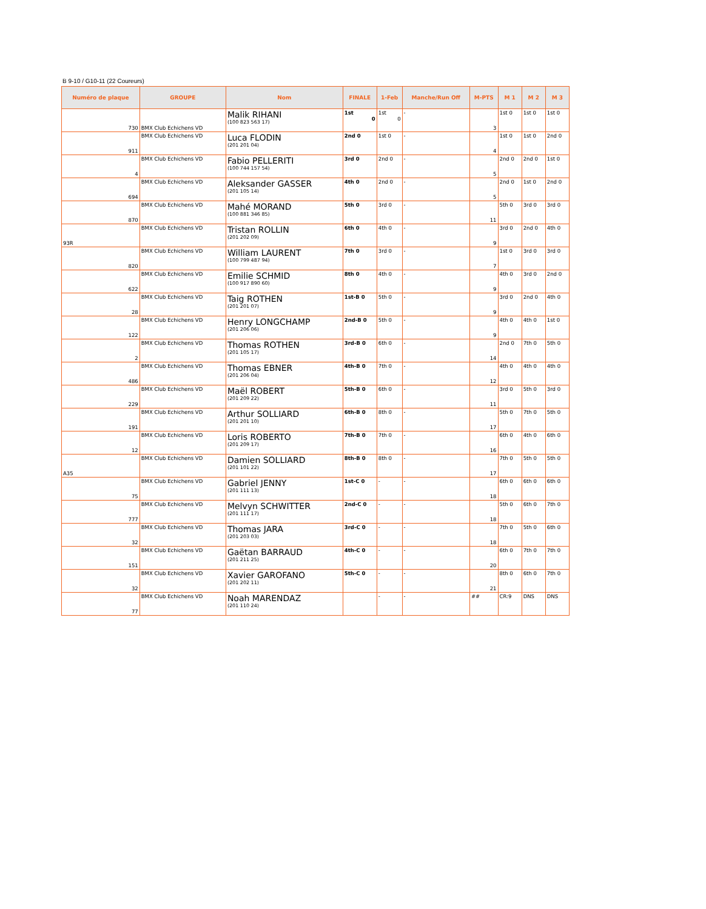B 9-10 / G10-11 (22 Coureurs)
| Numéro de plaque | GROUPE | Nom | FINALE | 1-Feb | Manche/Run Off | M-PTS | M 1 | M 2 | M 3 |
| --- | --- | --- | --- | --- | --- | --- | --- | --- | --- |
| 730 | BMX Club Echichens VD | Malik RIHANI (100 823 563 17) | 1st 0 | 1st 0 | - | 3 | 1st 0 | 1st 0 | 1st 0 |
| 911 | BMX Club Echichens VD | Luca FLODIN (201 201 04) | 2nd 0 | 1st 0 | - | 4 | 1st 0 | 1st 0 | 2nd 0 |
| 4 | BMX Club Echichens VD | Fabio PELLERITI (100 744 157 54) | 3rd 0 | 2nd 0 | - | 5 | 2nd 0 | 2nd 0 | 1st 0 |
| 694 | BMX Club Echichens VD | Aleksander GASSER (201 105 14) | 4th 0 | 2nd 0 | - | 5 | 2nd 0 | 1st 0 | 2nd 0 |
| 870 | BMX Club Echichens VD | Mahé MORAND (100 881 346 85) | 5th 0 | 3rd 0 | - | 11 | 5th 0 | 3rd 0 | 3rd 0 |
| 93R | BMX Club Echichens VD | Tristan ROLLIN (201 202 09) | 6th 0 | 4th 0 | - | 9 | 3rd 0 | 2nd 0 | 4th 0 |
| 820 | BMX Club Echichens VD | William LAURENT (100 799 487 94) | 7th 0 | 3rd 0 | - | 7 | 1st 0 | 3rd 0 | 3rd 0 |
| 622 | BMX Club Echichens VD | Emilie SCHMID (100 917 890 60) | 8th 0 | 4th 0 | - | 9 | 4th 0 | 3rd 0 | 2nd 0 |
| 28 | BMX Club Echichens VD | Taig ROTHEN (201 201 07) | 1st-B 0 | 5th 0 | - | 9 | 3rd 0 | 2nd 0 | 4th 0 |
| 122 | BMX Club Echichens VD | Henry LONGCHAMP (201 206 06) | 2nd-B 0 | 5th 0 | - | 9 | 4th 0 | 4th 0 | 1st 0 |
| 2 | BMX Club Echichens VD | Thomas ROTHEN (201 105 17) | 3rd-B 0 | 6th 0 | - | 14 | 2nd 0 | 7th 0 | 5th 0 |
| 486 | BMX Club Echichens VD | Thomas EBNER (201 206 04) | 4th-B 0 | 7th 0 | - | 12 | 4th 0 | 4th 0 | 4th 0 |
| 229 | BMX Club Echichens VD | Maël ROBERT (201 209 22) | 5th-B 0 | 6th 0 | - | 11 | 3rd 0 | 5th 0 | 3rd 0 |
| 191 | BMX Club Echichens VD | Arthur SOLLIARD (201 201 10) | 6th-B 0 | 8th 0 | - | 17 | 5th 0 | 7th 0 | 5th 0 |
| 12 | BMX Club Echichens VD | Loris ROBERTO (201 209 17) | 7th-B 0 | 7th 0 | - | 16 | 6th 0 | 4th 0 | 6th 0 |
| A35 | BMX Club Echichens VD | Damien SOLLIARD (201 101 22) | 8th-B 0 | 8th 0 | - | 17 | 7th 0 | 5th 0 | 5th 0 |
| 75 | BMX Club Echichens VD | Gabriel JENNY (201 111 13) | 1st-C 0 | - | - | 18 | 6th 0 | 6th 0 | 6th 0 |
| 777 | BMX Club Echichens VD | Melvyn SCHWITTER (201 111 17) | 2nd-C 0 | - | - | 18 | 5th 0 | 6th 0 | 7th 0 |
| 32 | BMX Club Echichens VD | Thomas JARA (201 203 03) | 3rd-C 0 | - | - | 18 | 7th 0 | 5th 0 | 6th 0 |
| 151 | BMX Club Echichens VD | Gaëtan BARRAUD (201 211 25) | 4th-C 0 | - | - | 20 | 6th 0 | 7th 0 | 7th 0 |
| 32 | BMX Club Echichens VD | Xavier GAROFANO (201 202 11) | 5th-C 0 | - | - | 21 | 8th 0 | 6th 0 | 7th 0 |
| 77 | BMX Club Echichens VD | Noah MARENDAZ (201 110 24) | | - | - | ## | CR:9 | DNS | DNS |